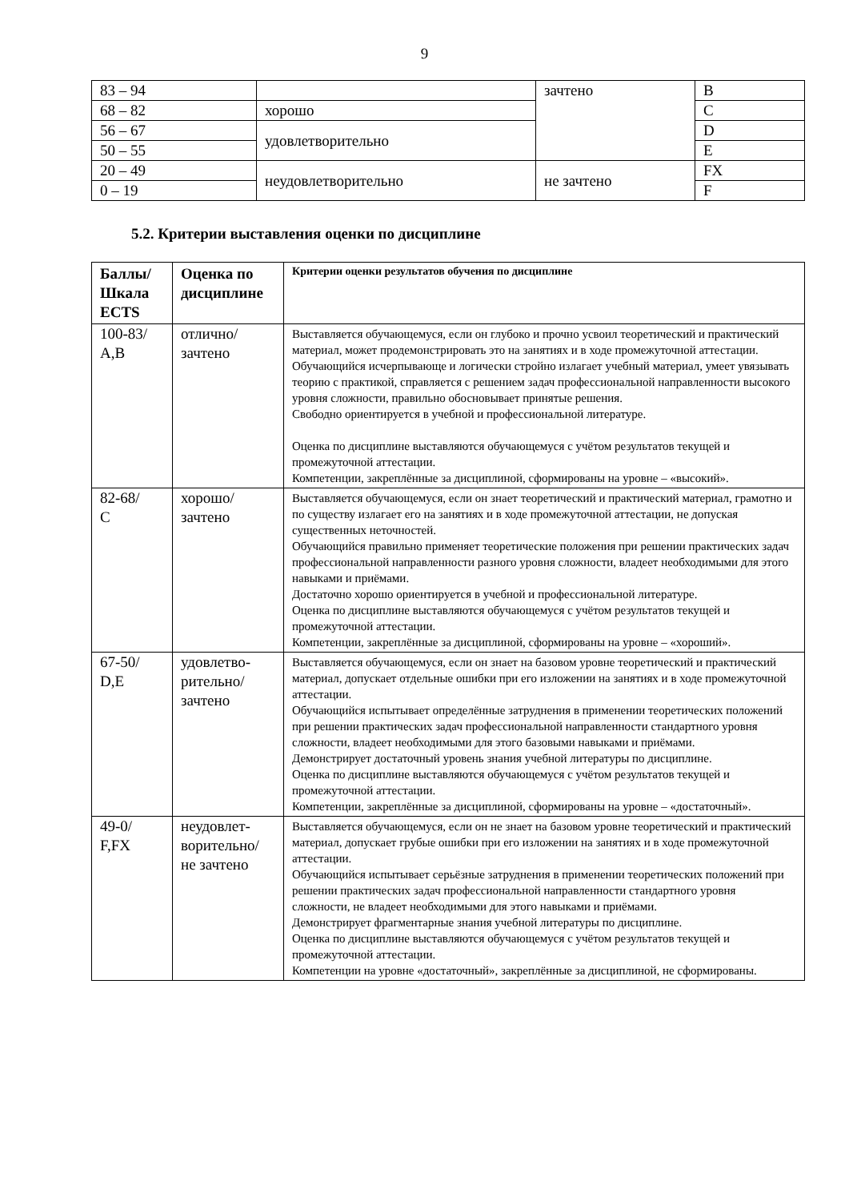9
| 83 – 94 | | зачтено | B |
| 68 – 82 | хорошо | | C |
| 56 – 67 | удовлетворительно | | D |
| 50 – 55 | | | E |
| 20 – 49 | неудовлетворительно | не зачтено | FX |
| 0 – 19 | | | F |
5.2. Критерии выставления оценки по дисциплине
| Баллы/ Шкала ECTS | Оценка по дисциплине | Критерии оценки результатов обучения по дисциплине |
| --- | --- | --- |
| 100-83/ A,B | отлично/ зачтено | Выставляется обучающемуся, если он глубоко и прочно усвоил теоретический и практический материал, может продемонстрировать это на занятиях и в ходе промежуточной аттестации. Обучающийся исчерпывающе и логически стройно излагает учебный материал, умеет увязывать теорию с практикой, справляется с решением задач профессиональной направленности высокого уровня сложности, правильно обосновывает принятые решения. Свободно ориентируется в учебной и профессиональной литературе. Оценка по дисциплине выставляются обучающемуся с учётом результатов текущей и промежуточной аттестации. Компетенции, закреплённые за дисциплиной, сформированы на уровне – «высокий». |
| 82-68/ C | хорошо/ зачтено | Выставляется обучающемуся, если он знает теоретический и практический материал, грамотно и по существу излагает его на занятиях и в ходе промежуточной аттестации, не допуская существенных неточностей. Обучающийся правильно применяет теоретические положения при решении практических задач профессиональной направленности разного уровня сложности, владеет необходимыми для этого навыками и приёмами. Достаточно хорошо ориентируется в учебной и профессиональной литературе. Оценка по дисциплине выставляются обучающемуся с учётом результатов текущей и промежуточной аттестации. Компетенции, закреплённые за дисциплиной, сформированы на уровне – «хороший». |
| 67-50/ D,E | удовлетво- рительно/ зачтено | Выставляется обучающемуся, если он знает на базовом уровне теоретический и практический материал, допускает отдельные ошибки при его изложении на занятиях и в ходе промежуточной аттестации. Обучающийся испытывает определённые затруднения в применении теоретических положений при решении практических задач профессиональной направленности стандартного уровня сложности, владеет необходимыми для этого базовыми навыками и приёмами. Демонстрирует достаточный уровень знания учебной литературы по дисциплине. Оценка по дисциплине выставляются обучающемуся с учётом результатов текущей и промежуточной аттестации. Компетенции, закреплённые за дисциплиной, сформированы на уровне – «достаточный». |
| 49-0/ F,FX | неудовлет- ворительно/ не зачтено | Выставляется обучающемуся, если он не знает на базовом уровне теоретический и практический материал, допускает грубые ошибки при его изложении на занятиях и в ходе промежуточной аттестации. Обучающийся испытывает серьёзные затруднения в применении теоретических положений при решении практических задач профессиональной направленности стандартного уровня сложности, не владеет необходимыми для этого навыками и приёмами. Демонстрирует фрагментарные знания учебной литературы по дисциплине. Оценка по дисциплине выставляются обучающемуся с учётом результатов текущей и промежуточной аттестации. Компетенции на уровне «достаточный», закреплённые за дисциплиной, не сформированы. |